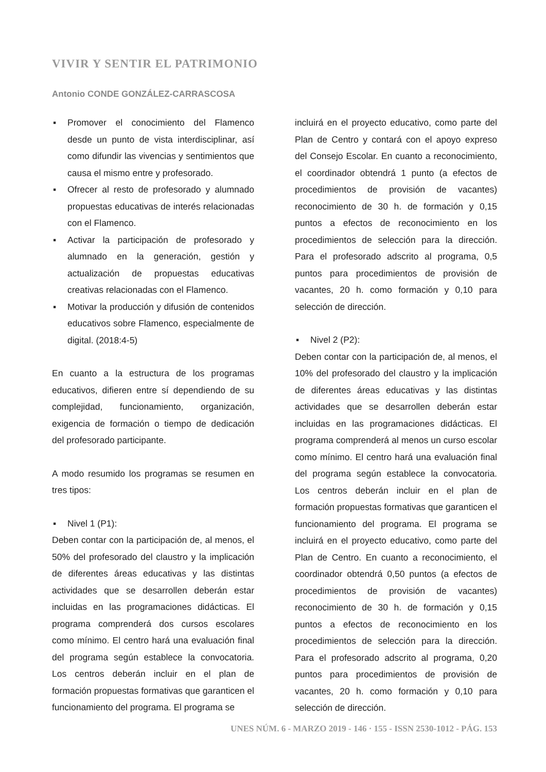VIVIR Y SENTIR EL PATRIMONIO
Antonio CONDE GONZÁLEZ-CARRASCOSA
▪ Promover el conocimiento del Flamenco desde un punto de vista interdisciplinar, así como difundir las vivencias y sentimientos que causa el mismo entre y profesorado.
▪ Ofrecer al resto de profesorado y alumnado propuestas educativas de interés relacionadas con el Flamenco.
▪ Activar la participación de profesorado y alumnado en la generación, gestión y actualización de propuestas educativas creativas relacionadas con el Flamenco.
▪ Motivar la producción y difusión de contenidos educativos sobre Flamenco, especialmente de digital. (2018:4-5)
En cuanto a la estructura de los programas educativos, difieren entre sí dependiendo de su complejidad, funcionamiento, organización, exigencia de formación o tiempo de dedicación del profesorado participante.
A modo resumido los programas se resumen en tres tipos:
▪ Nivel 1 (P1):
Deben contar con la participación de, al menos, el 50% del profesorado del claustro y la implicación de diferentes áreas educativas y las distintas actividades que se desarrollen deberán estar incluidas en las programaciones didácticas. El programa comprenderá dos cursos escolares como mínimo. El centro hará una evaluación final del programa según establece la convocatoria. Los centros deberán incluir en el plan de formación propuestas formativas que garanticen el funcionamiento del programa. El programa se
incluirá en el proyecto educativo, como parte del Plan de Centro y contará con el apoyo expreso del Consejo Escolar. En cuanto a reconocimiento, el coordinador obtendrá 1 punto (a efectos de procedimientos de provisión de vacantes) reconocimiento de 30 h. de formación y 0,15 puntos a efectos de reconocimiento en los procedimientos de selección para la dirección. Para el profesorado adscrito al programa, 0,5 puntos para procedimientos de provisión de vacantes, 20 h. como formación y 0,10 para selección de dirección.
▪ Nivel 2 (P2):
Deben contar con la participación de, al menos, el 10% del profesorado del claustro y la implicación de diferentes áreas educativas y las distintas actividades que se desarrollen deberán estar incluidas en las programaciones didácticas. El programa comprenderá al menos un curso escolar como mínimo. El centro hará una evaluación final del programa según establece la convocatoria. Los centros deberán incluir en el plan de formación propuestas formativas que garanticen el funcionamiento del programa. El programa se incluirá en el proyecto educativo, como parte del Plan de Centro. En cuanto a reconocimiento, el coordinador obtendrá 0,50 puntos (a efectos de procedimientos de provisión de vacantes) reconocimiento de 30 h. de formación y 0,15 puntos a efectos de reconocimiento en los procedimientos de selección para la dirección. Para el profesorado adscrito al programa, 0,20 puntos para procedimientos de provisión de vacantes, 20 h. como formación y 0,10 para selección de dirección.
UNES NÚM. 6 - MARZO 2019 - 146 · 155 - ISSN 2530-1012 - PÁG. 153